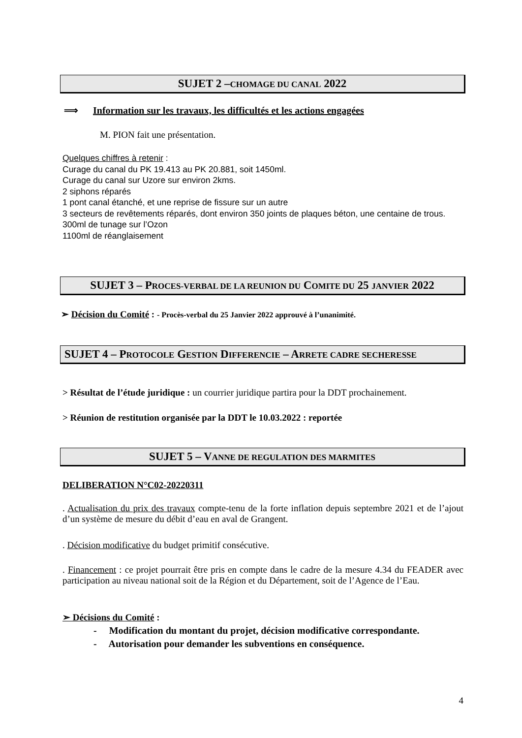SUJET 2 –CHOMAGE DU CANAL 2022
⟹ Information sur les travaux, les difficultés et les actions engagées
M. PION fait une présentation.
Quelques chiffres à retenir :
Curage du canal du PK 19.413 au PK 20.881, soit 1450ml.
Curage du canal sur Uzore sur environ 2kms.
2 siphons réparés
1 pont canal étanché, et une reprise de fissure sur un autre
3 secteurs de revêtements réparés, dont environ 350 joints de plaques béton, une centaine de trous.
300ml de tunage sur l’Ozon
1100ml de réanglaisement
SUJET 3 – PROCES-VERBAL DE LA REUNION DU COMITE DU 25 JANVIER 2022
➢ Décision du Comité : - Procès-verbal du 25 Janvier 2022 approuvé à l’unanimité.
SUJET 4 – PROTOCOLE GESTION DIFFERENCIE – ARRETE CADRE SECHERESSE
> Résultat de l’étude juridique : un courrier juridique partira pour la DDT prochainement.
> Réunion de restitution organisée par la DDT le 10.03.2022 : reportée
SUJET 5 – VANNE DE REGULATION DES MARMITES
DELIBERATION N°C02-20220311
. Actualisation du prix des travaux compte-tenu de la forte inflation depuis septembre 2021 et de l’ajout d’un système de mesure du débit d’eau en aval de Grangent.
. Décision modificative du budget primitif consécutive.
. Financement : ce projet pourrait être pris en compte dans le cadre de la mesure 4.34 du FEADER avec participation au niveau national soit de la Région et du Département, soit de l’Agence de l’Eau.
➢ Décisions du Comité :
- Modification du montant du projet, décision modificative correspondante.
- Autorisation pour demander les subventions en conséquence.
4